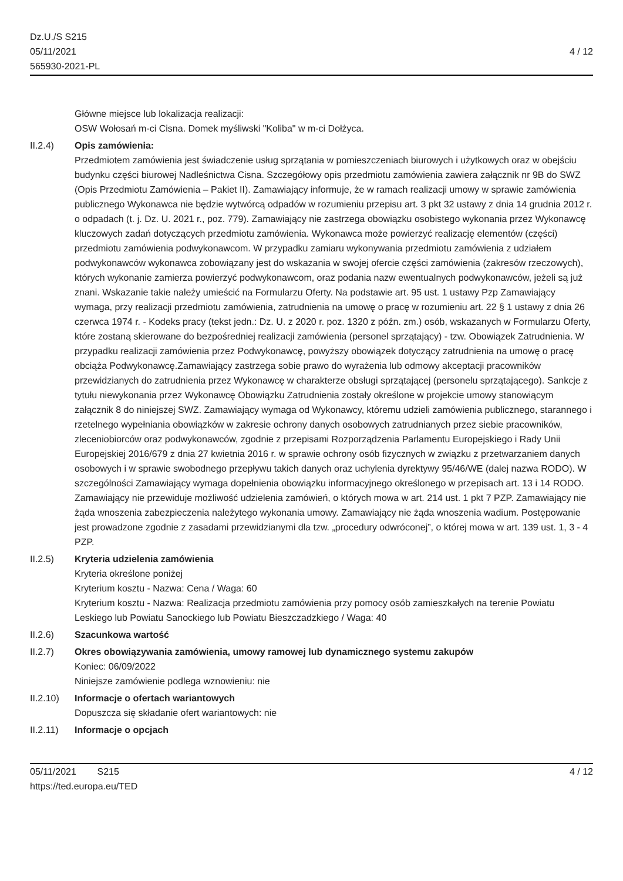Dz.U./S S215
05/11/2021
565930-2021-PL
4 / 12
Główne miejsce lub lokalizacja realizacji:
OSW Wołosań m-ci Cisna. Domek myśliwski "Koliba" w m-ci Dołżyca.
II.2.4) Opis zamówienia:
Przedmiotem zamówienia jest świadczenie usług sprzątania w pomieszczeniach biurowych i użytkowych oraz w obejściu budynku części biurowej Nadleśnictwa Cisna. Szczegółowy opis przedmiotu zamówienia zawiera załącznik nr 9B do SWZ (Opis Przedmiotu Zamówienia – Pakiet II). Zamawiający informuje, że w ramach realizacji umowy w sprawie zamówienia publicznego Wykonawca nie będzie wytwórcą odpadów w rozumieniu przepisu art. 3 pkt 32 ustawy z dnia 14 grudnia 2012 r. o odpadach (t. j. Dz. U. 2021 r., poz. 779). Zamawiający nie zastrzega obowiązku osobistego wykonania przez Wykonawcę kluczowych zadań dotyczących przedmiotu zamówienia. Wykonawca może powierzyć realizację elementów (części) przedmiotu zamówienia podwykonawcom. W przypadku zamiaru wykonywania przedmiotu zamówienia z udziałem podwykonawców wykonawca zobowiązany jest do wskazania w swojej ofercie części zamówienia (zakresów rzeczowych), których wykonanie zamierza powierzyć podwykonawcom, oraz podania nazw ewentualnych podwykonawców, jeżeli są już znani. Wskazanie takie należy umieścić na Formularzu Oferty. Na podstawie art. 95 ust. 1 ustawy Pzp Zamawiający wymaga, przy realizacji przedmiotu zamówienia, zatrudnienia na umowę o pracę w rozumieniu art. 22 § 1 ustawy z dnia 26 czerwca 1974 r. - Kodeks pracy (tekst jedn.: Dz. U. z 2020 r. poz. 1320 z późn. zm.) osób, wskazanych w Formularzu Oferty, które zostaną skierowane do bezpośredniej realizacji zamówienia (personel sprzątający) - tzw. Obowiązek Zatrudnienia. W przypadku realizacji zamówienia przez Podwykonawcę, powyższy obowiązek dotyczący zatrudnienia na umowę o pracę obciąża Podwykonawcę.Zamawiający zastrzega sobie prawo do wyrażenia lub odmowy akceptacji pracowników przewidzianych do zatrudnienia przez Wykonawcę w charakterze obsługi sprzątającej (personelu sprzątającego). Sankcje z tytułu niewykonania przez Wykonawcę Obowiązku Zatrudnienia zostały określone w projekcie umowy stanowiącym załącznik 8 do niniejszej SWZ. Zamawiający wymaga od Wykonawcy, któremu udzieli zamówienia publicznego, starannego i rzetelnego wypełniania obowiązków w zakresie ochrony danych osobowych zatrudnianych przez siebie pracowników, zleceniobiorców oraz podwykonawców, zgodnie z przepisami Rozporządzenia Parlamentu Europejskiego i Rady Unii Europejskiej 2016/679 z dnia 27 kwietnia 2016 r. w sprawie ochrony osób fizycznych w związku z przetwarzaniem danych osobowych i w sprawie swobodnego przepływu takich danych oraz uchylenia dyrektywy 95/46/WE (dalej nazwa RODO). W szczególności Zamawiający wymaga dopełnienia obowiązku informacyjnego określonego w przepisach art. 13 i 14 RODO. Zamawiający nie przewiduje możliwość udzielenia zamówień, o których mowa w art. 214 ust. 1 pkt 7 PZP. Zamawiający nie żąda wnoszenia zabezpieczenia należytego wykonania umowy. Zamawiający nie żąda wnoszenia wadium. Postępowanie jest prowadzone zgodnie z zasadami przewidzianymi dla tzw. „procedury odwróconej”, o której mowa w art. 139 ust. 1, 3 - 4 PZP.
II.2.5) Kryteria udzielenia zamówienia
Kryteria określone poniżej
Kryterium kosztu - Nazwa: Cena / Waga: 60
Kryterium kosztu - Nazwa: Realizacja przedmiotu zamówienia przy pomocy osób zamieszkałych na terenie Powiatu Leskiego lub Powiatu Sanockiego lub Powiatu Bieszczadzkiego / Waga: 40
II.2.6) Szacunkowa wartość
II.2.7) Okres obowiązywania zamówienia, umowy ramowej lub dynamicznego systemu zakupów
Koniec: 06/09/2022
Niniejsze zamówienie podlega wznowieniu: nie
II.2.10)
Informacje o ofertach wariantowych
Dopuszcza się składanie ofert wariantowych: nie
II.2.11)
Informacje o opcjach
05/11/2021 S215
https://ted.europa.eu/TED
4 / 12